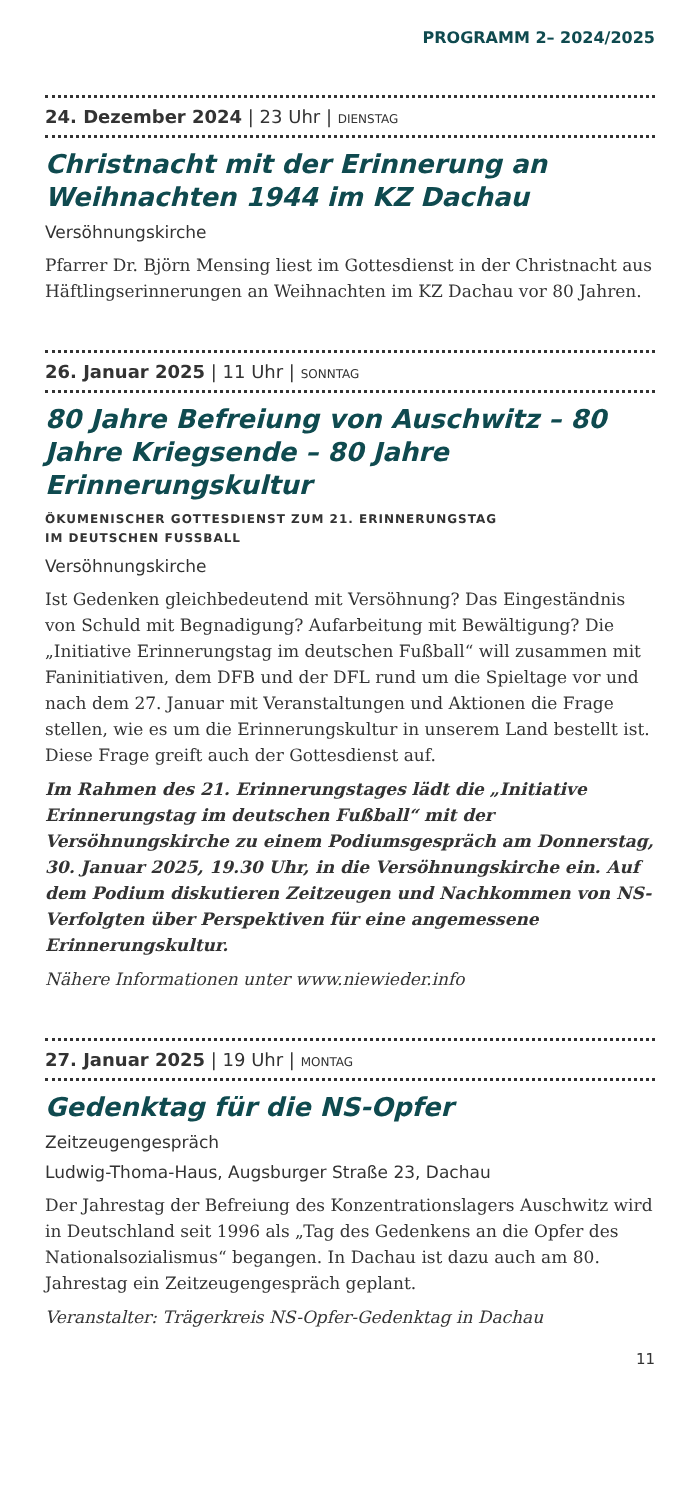PROGRAMM 2– 2024/2025
24. Dezember 2024 | 23 Uhr | DIENSTAG
Christnacht mit der Erinnerung an Weihnachten 1944 im KZ Dachau
Versöhnungskirche
Pfarrer Dr. Björn Mensing liest im Gottesdienst in der Christnacht aus Häftlingserinnerungen an Weihnachten im KZ Dachau vor 80 Jahren.
26. Januar 2025 | 11 Uhr | SONNTAG
80 Jahre Befreiung von Auschwitz – 80 Jahre Kriegsende – 80 Jahre Erinnerungskultur
ÖKUMENISCHER GOTTESDIENST ZUM 21. ERINNERUNGSTAG
IM DEUTSCHEN FUSSBALL
Versöhnungskirche
Ist Gedenken gleichbedeutend mit Versöhnung? Das Eingeständnis von Schuld mit Begnadigung? Aufarbeitung mit Bewältigung? Die „Initiative Erinnerungstag im deutschen Fußball“ will zusammen mit Faninitiativen, dem DFB und der DFL rund um die Spieltage vor und nach dem 27. Januar mit Veranstaltungen und Aktionen die Frage stellen, wie es um die Erinnerungskultur in unserem Land bestellt ist. Diese Frage greift auch der Gottesdienst auf.
Im Rahmen des 21. Erinnerungstages lädt die „Initiative Erinnerungstag im deutschen Fußball“ mit der Versöhnungskirche zu einem Podiumsgespräch am Donnerstag, 30. Januar 2025, 19.30 Uhr, in die Versöhnungskirche ein. Auf dem Podium diskutieren Zeitzeugen und Nachkommen von NS-Verfolgten über Perspektiven für eine angemessene Erinnerungskultur.
Nähere Informationen unter www.niewieder.info
27. Januar 2025 | 19 Uhr | MONTAG
Gedenktag für die NS-Opfer
Zeitzeugengespräch
Ludwig-Thoma-Haus, Augsburger Straße 23, Dachau
Der Jahrestag der Befreiung des Konzentrationslagers Auschwitz wird in Deutschland seit 1996 als „Tag des Gedenkens an die Opfer des Nationalsozialismus“ begangen. In Dachau ist dazu auch am 80. Jahrestag ein Zeitzeugengespräch geplant.
Veranstalter: Trägerkreis NS-Opfer-Gedenktag in Dachau
11